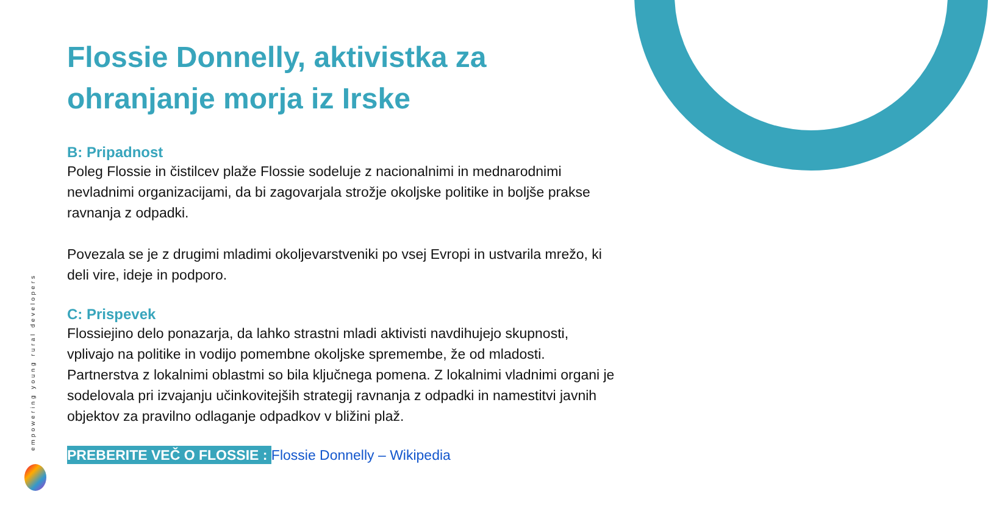empowering young rural developers
Flossie Donnelly, aktivistka za ohranjanje morja iz Irske
B: Pripadnost
Poleg Flossie in čistilcev plaže Flossie sodeluje z nacionalnimi in mednarodnimi nevladnimi organizacijami, da bi zagovarjala strožje okoljske politike in boljše prakse ravnanja z odpadki.
Povezala se je z drugimi mladimi okoljevarstveniki po vsej Evropi in ustvarila mrežo, ki deli vire, ideje in podporo.
C: Prispevek
Flossiejino delo ponazarja, da lahko strastni mladi aktivisti navdihujejo skupnosti, vplivajo na politike in vodijo pomembne okoljske spremembe, že od mladosti. Partnerstva z lokalnimi oblastmi so bila ključnega pomena. Z lokalnimi vladnimi organi je sodelovala pri izvajanju učinkovitejših strategij ravnanja z odpadki in namestitvi javnih objektov za pravilno odlaganje odpadkov v bližini plaž.
PREBERITE VEČ O FLOSSIE : Flossie Donnelly – Wikipedia